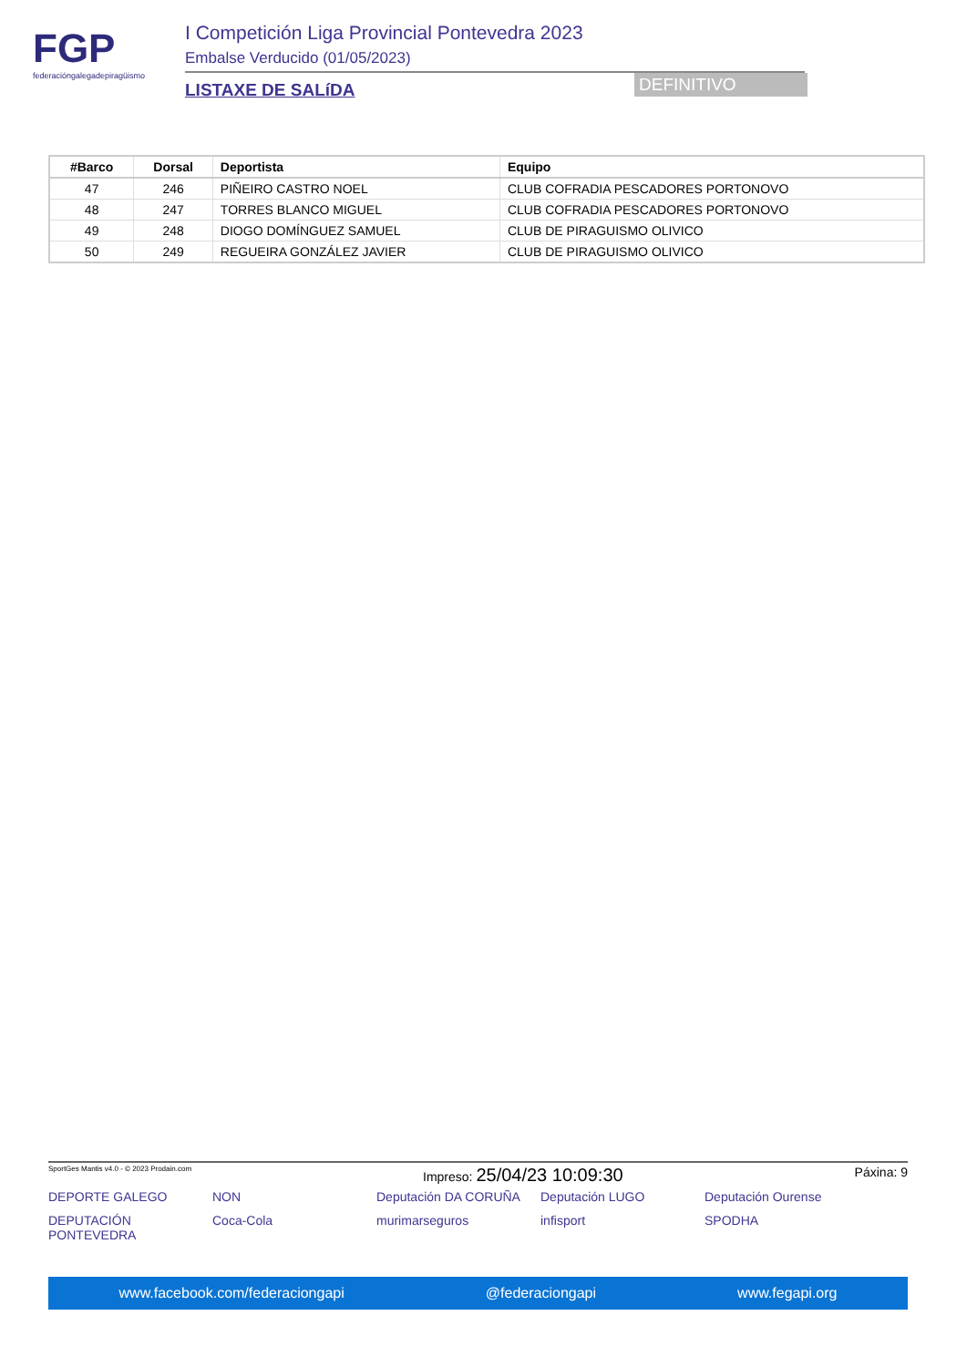FGP
federacióngalegadepiragüismo
I Competición Liga Provincial Pontevedra 2023
Embalse Verducido (01/05/2023)
LISTAXE DE SALíDA
DEFINITIVO
| #Barco | Dorsal | Deportista | Equipo |
| --- | --- | --- | --- |
| 47 | 246 | PIÑEIRO CASTRO NOEL | CLUB COFRADIA PESCADORES PORTONOVO |
| 48 | 247 | TORRES BLANCO MIGUEL | CLUB COFRADIA PESCADORES PORTONOVO |
| 49 | 248 | DIOGO DOMÍNGUEZ SAMUEL | CLUB DE PIRAGUISMO OLIVICO |
| 50 | 249 | REGUEIRA GONZÁLEZ JAVIER | CLUB DE PIRAGUISMO OLIVICO |
SportGes Mantis v4.0 - © 2023 Prodain.com Impreso: 25/04/23 10:09:30 Páxina: 9
DEPORTE GALEGO NON Deputación DA CORUÑA Deputación LUGO Deputación Ourense DEPUTACIÓN PONTEVEDRA Coca-Cola murimarseguros infisport SPODHA
www.facebook.com/federaciongapi @federaciongapi www.fegapi.org